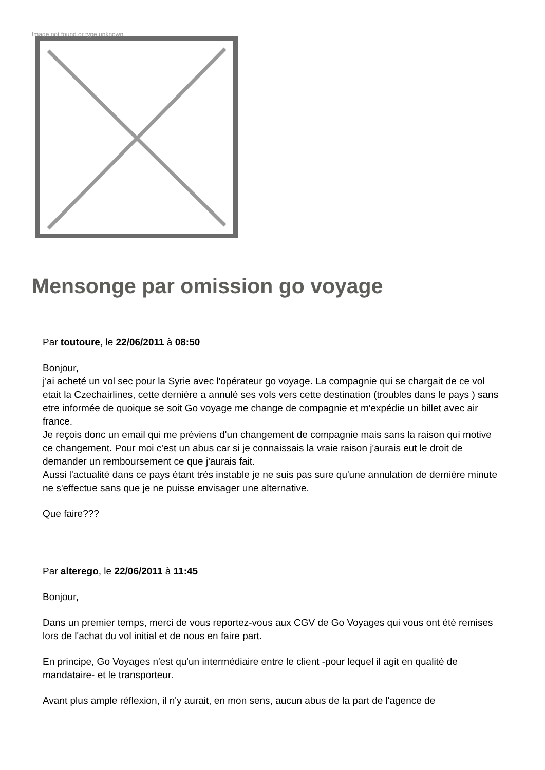Image not found or type unknown
Mensonge par omission go voyage
Par toutoure, le 22/06/2011 à 08:50
Bonjour,
j'ai acheté un vol sec pour la Syrie avec l'opérateur go voyage. La compagnie qui se chargait de ce vol etait la Czechairlines, cette dernière a annulé ses vols vers cette destination (troubles dans le pays ) sans etre informée de quoique se soit Go voyage me change de compagnie et m'expédie un billet avec air france.
Je reçois donc un email qui me préviens d'un changement de compagnie mais sans la raison qui motive ce changement. Pour moi c'est un abus car si je connaissais la vraie raison j'aurais eut le droit de demander un remboursement ce que j'aurais fait.
Aussi l'actualité dans ce pays étant trés instable je ne suis pas sure qu'une annulation de dernière minute ne s'effectue sans que je ne puisse envisager une alternative.
Que faire???
Par alterego, le 22/06/2011 à 11:45
Bonjour,
Dans un premier temps, merci de vous reportez-vous aux CGV de Go Voyages qui vous ont été remises lors de l'achat du vol initial et de nous en faire part.
En principe, Go Voyages n'est qu'un intermédiaire entre le client -pour lequel il agit en qualité de mandataire- et le transporteur.
Avant plus ample réflexion, il n'y aurait, en mon sens, aucun abus de la part de l'agence de